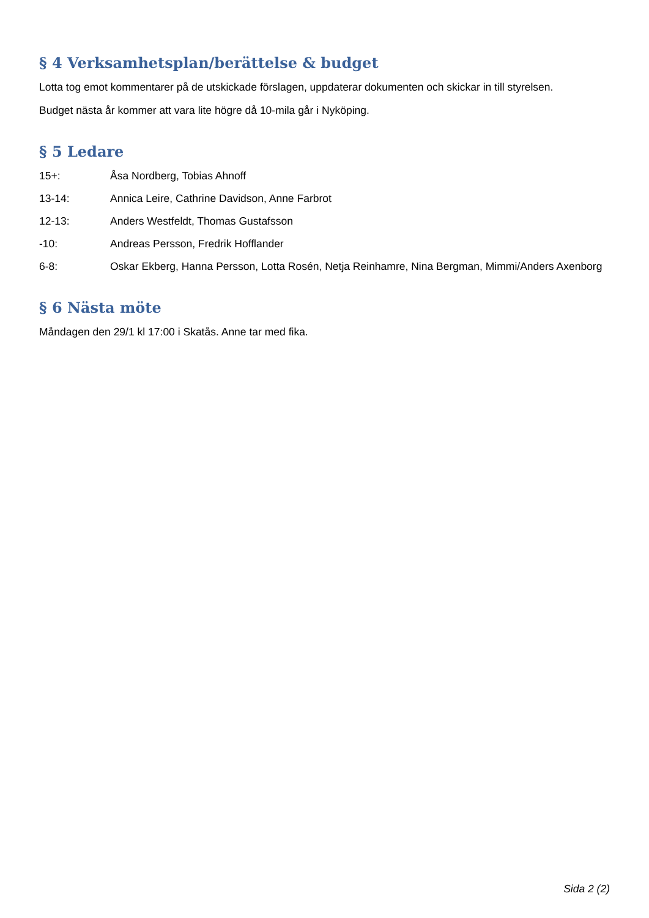§ 4 Verksamhetsplan/berättelse & budget
Lotta tog emot kommentarer på de utskickade förslagen, uppdaterar dokumenten och skickar in till styrelsen.
Budget nästa år kommer att vara lite högre då 10-mila går i Nyköping.
§ 5 Ledare
15+: Åsa Nordberg, Tobias Ahnoff
13-14: Annica Leire, Cathrine Davidson, Anne Farbrot
12-13: Anders Westfeldt, Thomas Gustafsson
-10: Andreas Persson, Fredrik Hofflander
6-8: Oskar Ekberg, Hanna Persson, Lotta Rosén, Netja Reinhamre, Nina Bergman, Mimmi/Anders Axenborg
§ 6 Nästa möte
Måndagen den 29/1 kl 17:00 i Skatås. Anne tar med fika.
Sida 2 (2)